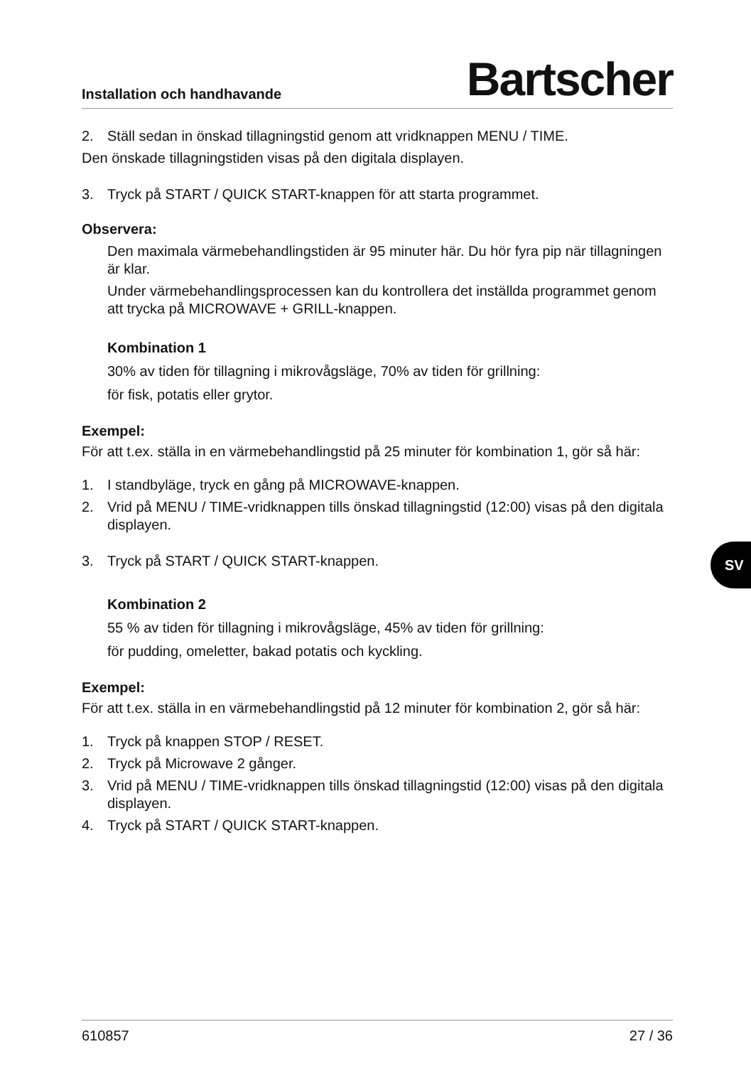Installation och handhavande Bartscher
2. Ställ sedan in önskad tillagningstid genom att vridknappen MENU / TIME.
Den önskade tillagningstiden visas på den digitala displayen.
3. Tryck på START / QUICK START-knappen för att starta programmet.
Observera:
Den maximala värmebehandlingstiden är 95 minuter här. Du hör fyra pip när tillagningen är klar.
Under värmebehandlingsprocessen kan du kontrollera det inställda programmet genom att trycka på MICROWAVE + GRILL-knappen.
Kombination 1
30% av tiden för tillagning i mikrovågsläge, 70% av tiden för grillning:
för fisk, potatis eller grytor.
Exempel:
För att t.ex. ställa in en värmebehandlingstid på 25 minuter för kombination 1, gör så här:
1. I standbyläge, tryck en gång på MICROWAVE-knappen.
2. Vrid på MENU / TIME-vridknappen tills önskad tillagningstid (12:00) visas på den digitala displayen.
3. Tryck på START / QUICK START-knappen.
Kombination 2
55 % av tiden för tillagning i mikrovågsläge, 45% av tiden för grillning:
för pudding, omeletter, bakad potatis och kyckling.
Exempel:
För att t.ex. ställa in en värmebehandlingstid på 12 minuter för kombination 2, gör så här:
1. Tryck på knappen STOP / RESET.
2. Tryck på Microwave 2 gånger.
3. Vrid på MENU / TIME-vridknappen tills önskad tillagningstid (12:00) visas på den digitala displayen.
4. Tryck på START / QUICK START-knappen.
SV
610857 27 / 36